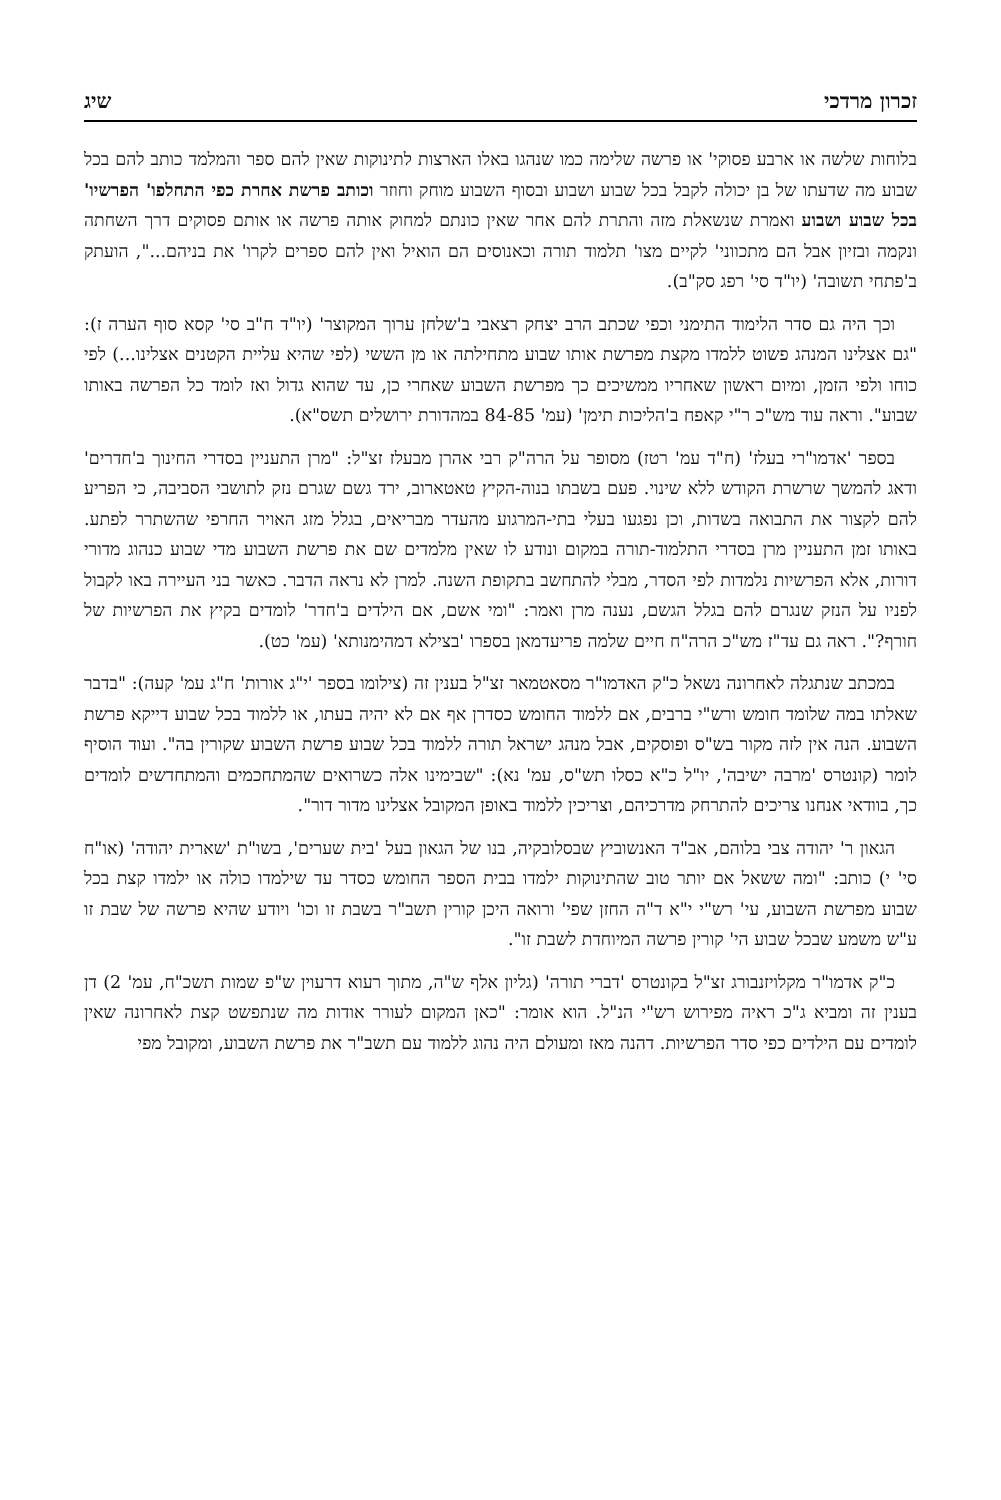זכרון מרדכי שיג
בלוחות שלשה או ארבע פסוקי' או פרשה שלימה כמו שנהגו באלו הארצות לתינוקות שאין להם ספר והמלמד כותב להם בכל שבוע מה שדעתו של בן יכולה לקבל בכל שבוע ושבוע ובסוף השבוע מוחק וחוזר וכותב פרשת אחרת כפי התחלפו' הפרשיו' בכל שבוע ושבוע ואמרת שנשאלת מזה והתרת להם אחר שאין כונתם למחוק אותה פרשה או אותם פסוקים דרך השחתה ונקמה ובזיון אבל הם מתכווני' לקיים מצו' תלמוד תורה וכאנוסים הם הואיל ואין להם ספרים לקרו' את בניהם...", הועתק ב'פתחי תשובה' (יו"ד סי' רפג סק"ב).
וכך היה גם סדר הלימוד התימני וכפי שכתב הרב יצחק רצאבי ב'שלחן ערוך המקוצר' (יו"ד ח"ב סי' קסא סוף הערה ז): "גם אצלינו המנהג פשוט ללמדו מקצת מפרשת אותו שבוע מתחילתה או מן הששי (לפי שהיא עליית הקטנים אצלינו...) לפי כוחו ולפי הזמן, ומיום ראשון שאחריו ממשיכים כך מפרשת השבוע שאחרי כן, עד שהוא גדול ואז לומד כל הפרשה באותו שבוע". וראה עוד מש"כ ר"י קאפח ב'הליכות תימן' (עמ' 84-85 במהדורת ירושלים תשס"א).
בספר 'אדמו"רי בעלז' (ח"ד עמ' רטז) מסופר על הרה"ק רבי אהרן מבעלז זצ"ל: "מרן התעניין בסדרי החינוך ב'חדרים' ודאג להמשך שרשרת הקודש ללא שינוי. פעם בשבתו בנוה-הקיץ טאטארוב, ירד גשם שגרם נזק לתושבי הסביבה, כי הפריע להם לקצור את התבואה בשדות, וכן נפגעו בעלי בתי-המרגוע מהעדר מבריאים, בגלל מזג האויר החרפי שהשתרר לפתע. באותו זמן התעניין מרן בסדרי התלמוד-תורה במקום ונודע לו שאין מלמדים שם את פרשת השבוע מדי שבוע כנהוג מדורי דורות, אלא הפרשיות נלמדות לפי הסדר, מבלי להתחשב בתקופת השנה. למרן לא נראה הדבר. כאשר בני העיירה באו לקבול לפניו על הנזק שנגרם להם בגלל הגשם, נענה מרן ואמר: "ומי אשם, אם הילדים ב'חדר' לומדים בקיץ את הפרשיות של חורף?". ראה גם עד"ז מש"כ הרה"ח חיים שלמה פריעדמאן בספרו 'בצילא דמהימנותא' (עמ' כט).
במכתב שנתגלה לאחרונה נשאל כ"ק האדמו"ר מסאטמאר זצ"ל בענין זה (צילומו בספר 'י"ג אורות' ח"ג עמ' קעה): "בדבר שאלתו במה שלומד חומש ורש"י ברבים, אם ללמוד החומש כסדרן אף אם לא יהיה בעתו, או ללמוד בכל שבוע דייקא פרשת השבוע. הנה אין לזה מקור בש"ס ופוסקים, אבל מנהג ישראל תורה ללמוד בכל שבוע פרשת השבוע שקורין בה". ועוד הוסיף לומר (קונטרס 'מרבה ישיבה', יו"ל כ"א כסלו תש"ס, עמ' נא): "שבימינו אלה כשרואים שהמתחכמים והמתחדשים לומדים כך, בוודאי אנחנו צריכים להתרחק מדרכיהם, וצריכין ללמוד באופן המקובל אצלינו מדור דור".
הגאון ר' יהודה צבי בלוהם, אב"ד האנשוביץ שבסלובקיה, בנו של הגאון בעל 'בית שערים', בשו"ת 'שארית יהודה' (או"ח סי' י) כותב: "ומה ששאל אם יותר טוב שהתינוקות ילמדו בבית הספר החומש כסדר עד שילמדו כולה או ילמדו קצת בכל שבוע מפרשת השבוע, עי' רש"י י"א ד"ה החזן שפי' ורואה היכן קורין תשב"ר בשבת זו וכו' ויודע שהיא פרשה של שבת זו ע"ש משמע שבכל שבוע הי' קורין פרשה המיוחדת לשבת זו".
כ"ק אדמו"ר מקלויזנבורג זצ"ל בקונטרס 'דברי תורה' (גליון אלף ש"ה, מתוך רעוא דרעוין ש"פ שמות תשכ"ח, עמ' 2) דן בענין זה ומביא ג"כ ראיה מפירוש רש"י הנ"ל. הוא אומר: "כאן המקום לעורר אודות מה שנתפשט קצת לאחרונה שאין לומדים עם הילדים כפי סדר הפרשיות. דהנה מאז ומעולם היה נהוג ללמוד עם תשב"ר את פרשת השבוע, ומקובל מפי